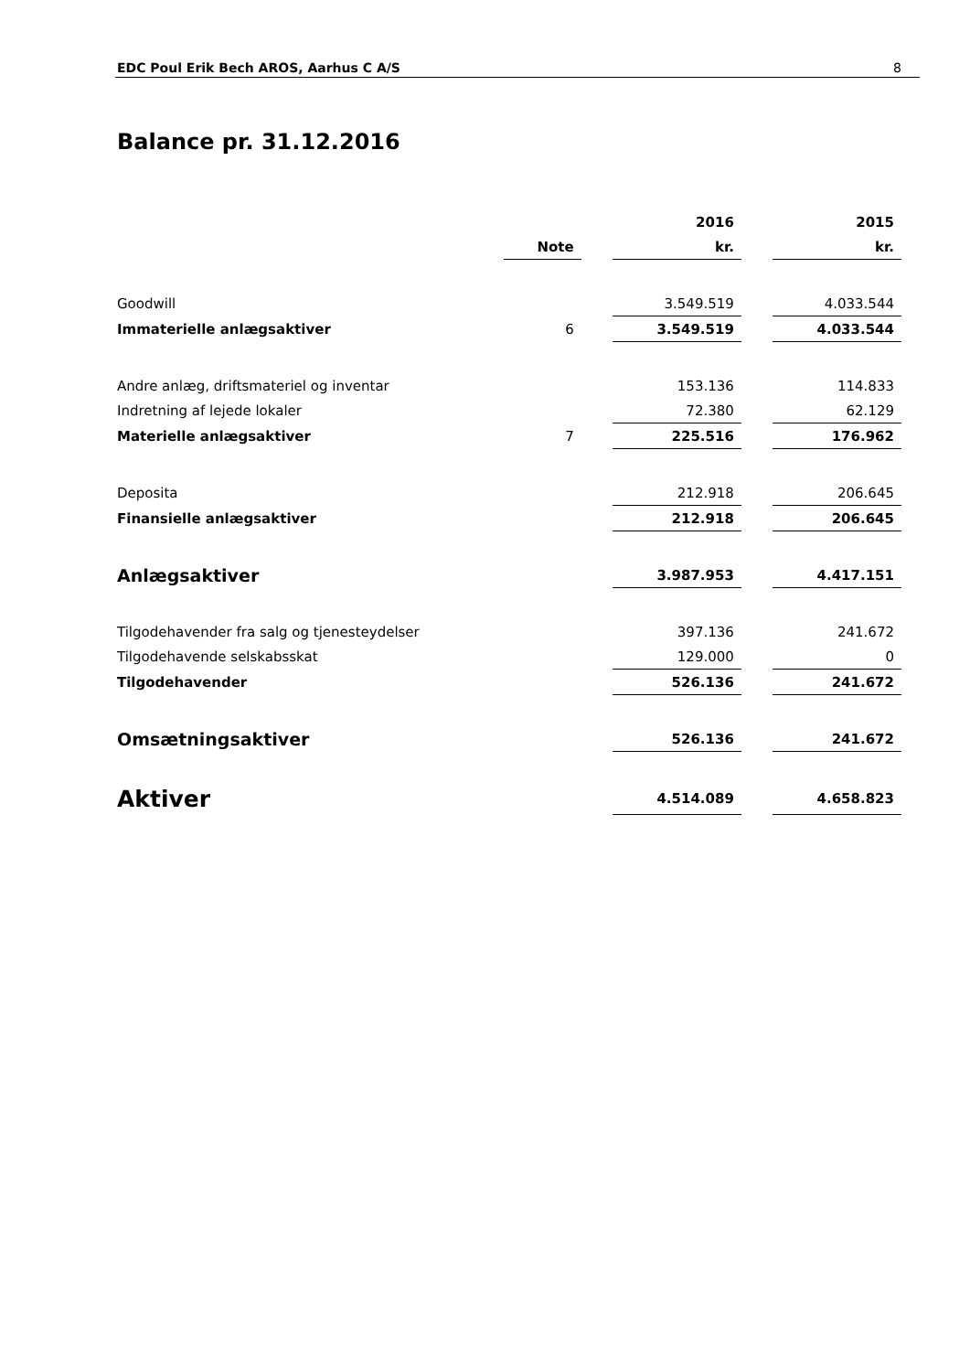EDC Poul Erik Bech AROS, Aarhus C A/S 8
Balance pr. 31.12.2016
| | | | 2016 | | 2015 |
| --- | --- | --- | --- | --- | --- |
| | Note | | kr. | | kr. |
| Goodwill | | | 3.549.519 | | 4.033.544 |
| Immaterielle anlægsaktiver | 6 | | 3.549.519 | | 4.033.544 |
| Andre anlæg, driftsmateriel og inventar | | | 153.136 | | 114.833 |
| Indretning af lejede lokaler | | | 72.380 | | 62.129 |
| Materielle anlægsaktiver | 7 | | 225.516 | | 176.962 |
| Deposita | | | 212.918 | | 206.645 |
| Finansielle anlægsaktiver | | | 212.918 | | 206.645 |
| Anlægsaktiver | | | 3.987.953 | | 4.417.151 |
| Tilgodehavender fra salg og tjenesteydelser | | | 397.136 | | 241.672 |
| Tilgodehavende selskabsskat | | | 129.000 | | 0 |
| Tilgodehavender | | | 526.136 | | 241.672 |
| Omsætningsaktiver | | | 526.136 | | 241.672 |
| Aktiver | | | 4.514.089 | | 4.658.823 |